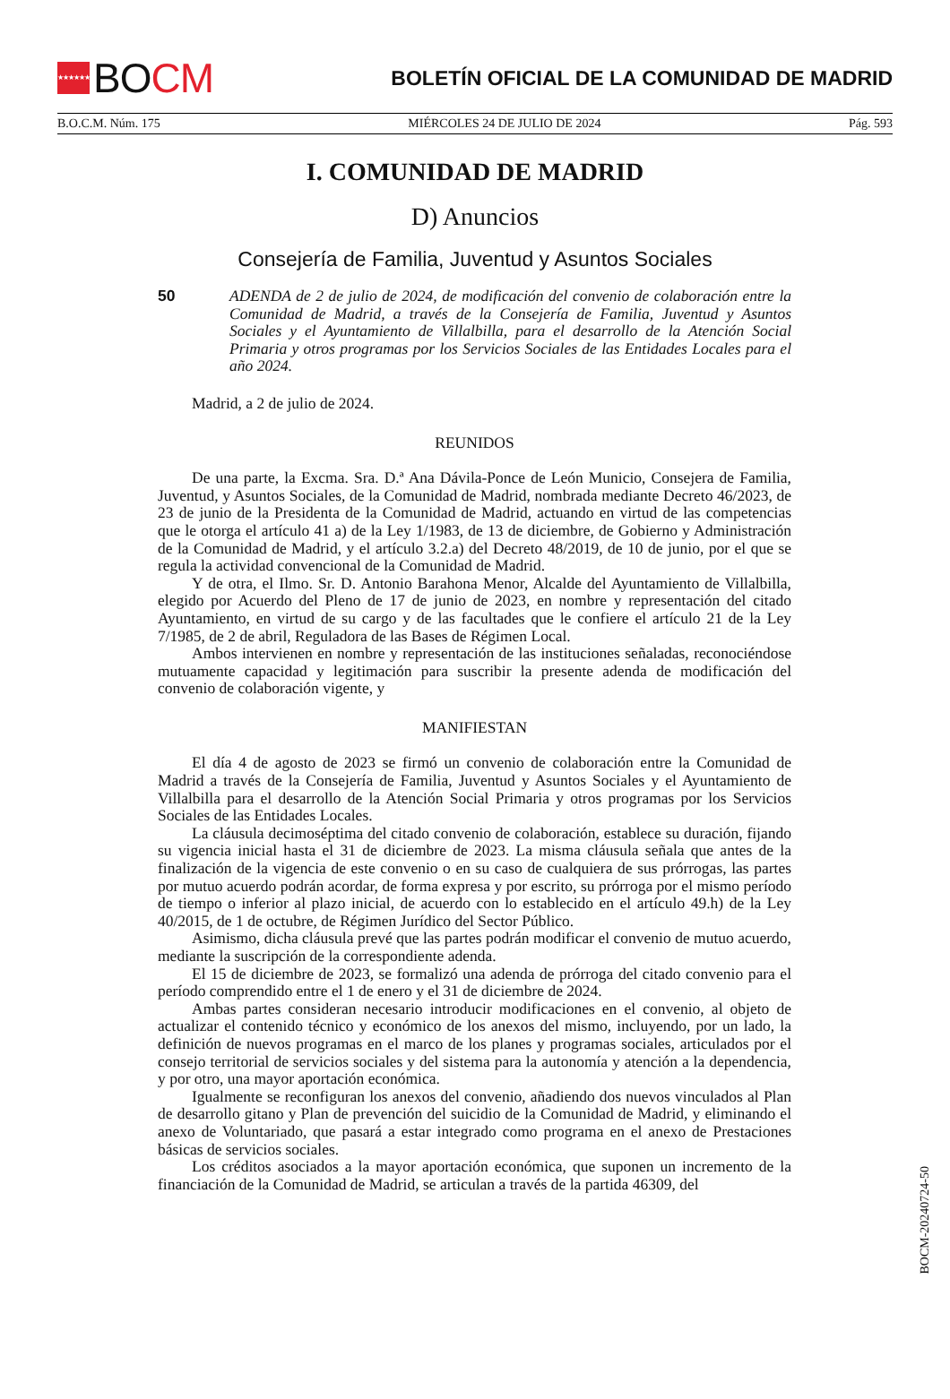★★★★★★★ BO CM
BOLETÍN OFICIAL DE LA COMUNIDAD DE MADRID
B.O.C.M. Núm. 175 MIÉRCOLES 24 DE JULIO DE 2024 Pág. 593
I. COMUNIDAD DE MADRID
D) Anuncios
Consejería de Familia, Juventud y Asuntos Sociales
50 ADENDA de 2 de julio de 2024, de modificación del convenio de colaboración entre la Comunidad de Madrid, a través de la Consejería de Familia, Juventud y Asuntos Sociales y el Ayuntamiento de Villalbilla, para el desarrollo de la Atención Social Primaria y otros programas por los Servicios Sociales de las Entidades Locales para el año 2024.
Madrid, a 2 de julio de 2024.
REUNIDOS
De una parte, la Excma. Sra. D.ª Ana Dávila-Ponce de León Municio, Consejera de Familia, Juventud, y Asuntos Sociales, de la Comunidad de Madrid, nombrada mediante Decreto 46/2023, de 23 de junio de la Presidenta de la Comunidad de Madrid, actuando en virtud de las competencias que le otorga el artículo 41 a) de la Ley 1/1983, de 13 de diciembre, de Gobierno y Administración de la Comunidad de Madrid, y el artículo 3.2.a) del Decreto 48/2019, de 10 de junio, por el que se regula la actividad convencional de la Comunidad de Madrid.
Y de otra, el Ilmo. Sr. D. Antonio Barahona Menor, Alcalde del Ayuntamiento de Villalbilla, elegido por Acuerdo del Pleno de 17 de junio de 2023, en nombre y representación del citado Ayuntamiento, en virtud de su cargo y de las facultades que le confiere el artículo 21 de la Ley 7/1985, de 2 de abril, Reguladora de las Bases de Régimen Local.
Ambos intervienen en nombre y representación de las instituciones señaladas, reconociéndose mutuamente capacidad y legitimación para suscribir la presente adenda de modificación del convenio de colaboración vigente, y
MANIFIESTAN
El día 4 de agosto de 2023 se firmó un convenio de colaboración entre la Comunidad de Madrid a través de la Consejería de Familia, Juventud y Asuntos Sociales y el Ayuntamiento de Villalbilla para el desarrollo de la Atención Social Primaria y otros programas por los Servicios Sociales de las Entidades Locales.
La cláusula decimoséptima del citado convenio de colaboración, establece su duración, fijando su vigencia inicial hasta el 31 de diciembre de 2023. La misma cláusula señala que antes de la finalización de la vigencia de este convenio o en su caso de cualquiera de sus prórrogas, las partes por mutuo acuerdo podrán acordar, de forma expresa y por escrito, su prórroga por el mismo período de tiempo o inferior al plazo inicial, de acuerdo con lo establecido en el artículo 49.h) de la Ley 40/2015, de 1 de octubre, de Régimen Jurídico del Sector Público.
Asimismo, dicha cláusula prevé que las partes podrán modificar el convenio de mutuo acuerdo, mediante la suscripción de la correspondiente adenda.
El 15 de diciembre de 2023, se formalizó una adenda de prórroga del citado convenio para el período comprendido entre el 1 de enero y el 31 de diciembre de 2024.
Ambas partes consideran necesario introducir modificaciones en el convenio, al objeto de actualizar el contenido técnico y económico de los anexos del mismo, incluyendo, por un lado, la definición de nuevos programas en el marco de los planes y programas sociales, articulados por el consejo territorial de servicios sociales y del sistema para la autonomía y atención a la dependencia, y por otro, una mayor aportación económica.
Igualmente se reconfiguran los anexos del convenio, añadiendo dos nuevos vinculados al Plan de desarrollo gitano y Plan de prevención del suicidio de la Comunidad de Madrid, y eliminando el anexo de Voluntariado, que pasará a estar integrado como programa en el anexo de Prestaciones básicas de servicios sociales.
Los créditos asociados a la mayor aportación económica, que suponen un incremento de la financiación de la Comunidad de Madrid, se articulan a través de la partida 46309, del
BOCM-20240724-50